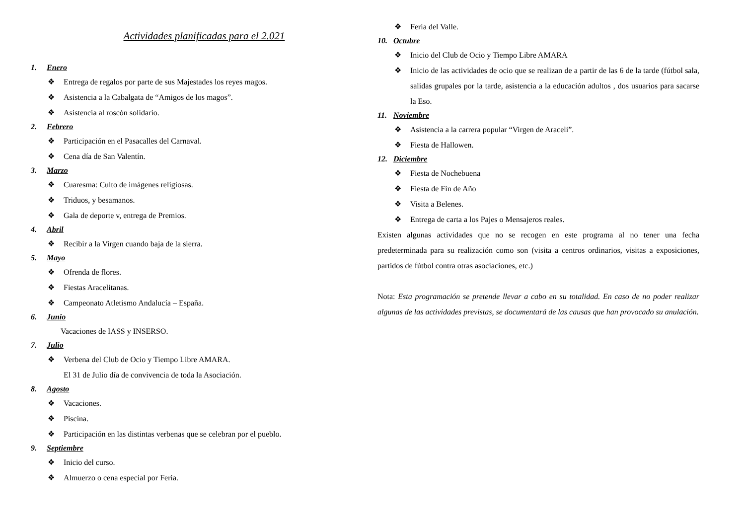Actividades planificadas para el 2.021
1. Enero
❖ Entrega de regalos por parte de sus Majestades los reyes magos.
❖ Asistencia a la Cabalgata de “Amigos de los magos”.
❖ Asistencia al roscón solidario.
2. Febrero
❖ Participación en el Pasacalles del Carnaval.
❖ Cena día de San Valentín.
3. Marzo
❖ Cuaresma: Culto de imágenes religiosas.
❖ Triduos, y besamanos.
❖ Gala de deporte v, entrega de Premios.
4. Abril
❖ Recibir a la Virgen cuando baja de la sierra.
5. Mayo
❖ Ofrenda de flores.
❖ Fiestas Aracelitanas.
❖ Campeonato Atletismo Andalucía – España.
6. Junio
Vacaciones de IASS y INSERSO.
7. Julio
❖ Verbena del Club de Ocio y Tiempo Libre AMARA.
El 31 de Julio día de convivencia de toda la Asociación.
8. Agosto
❖ Vacaciones.
❖ Piscina.
❖ Participación en las distintas verbenas que se celebran por el pueblo.
9. Septiembre
❖ Inicio del curso.
❖ Almuerzo o cena especial por Feria.
❖ Feria del Valle.
10. Octubre
❖ Inicio del Club de Ocio y Tiempo Libre AMARA
❖ Inicio de las actividades de ocio que se realizan de a partir de las 6 de la tarde (fútbol sala, salidas grupales por la tarde, asistencia a la educación adultos , dos usuarios para sacarse la Eso.
11. Noviembre
❖ Asistencia a la carrera popular “Virgen de Araceli”.
❖ Fiesta de Hallowen.
12. Diciembre
❖ Fiesta de Nochebuena
❖ Fiesta de Fin de Año
❖ Visita a Belenes.
❖ Entrega de carta a los Pajes o Mensajeros reales.
Existen algunas actividades que no se recogen en este programa al no tener una fecha predeterminada para su realización como son (visita a centros ordinarios, visitas a exposiciones, partidos de fútbol contra otras asociaciones, etc.)
Nota: Esta programación se pretende llevar a cabo en su totalidad. En caso de no poder realizar algunas de las actividades previstas, se documentará de las causas que han provocado su anulación.